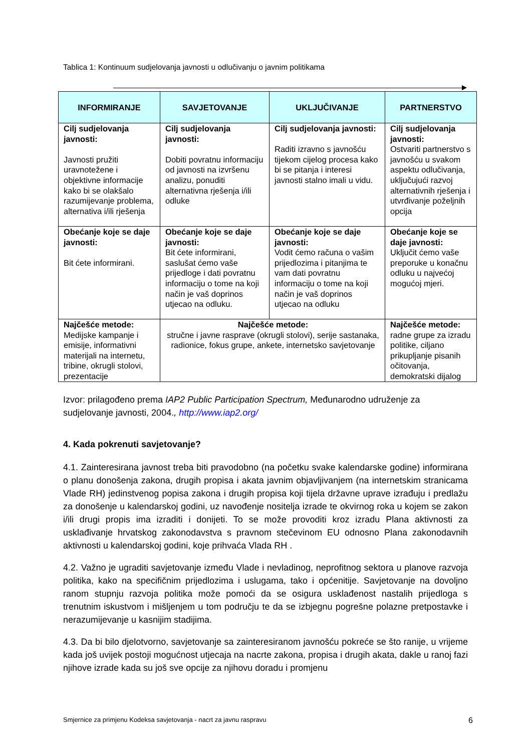Tablica 1: Kontinuum sudjelovanja javnosti u odlučivanju o javnim politikama
| INFORMIRANJE | SAVJETOVANJE | UKLJUČIVANJE | PARTNERSTVO |
| --- | --- | --- | --- |
| Cilj sudjelovanja javnosti: Javnosti pružiti uravnotežene i objektivne informacije kako bi se olakšalo razumijevanje problema, alternativa i/ili rješenja | Cilj sudjelovanja javnosti: Dobiti povratnu informaciju od javnosti na izvršenu analizu, ponuditi alternativna rješenja i/ili odluke | Cilj sudjelovanja javnosti: Raditi izravno s javnošću tijekom cijelog procesa kako bi se pitanja i interesi javnosti stalno imali u vidu. | Cilj sudjelovanja javnosti: Ostvariti partnerstvo s javnošću u svakom aspektu odlučivanja, uključujući razvoj alternativnih rješenja i utvrđivanje poželjnih opcija |
| Obećanje koje se daje javnosti: Bit ćete informirani. | Obećanje koje se daje javnosti: Bit ćete informirani, saslušat ćemo vaše prijedloge i dati povratnu informaciju o tome na koji način je vaš doprinos utjecao na odluku. | Obećanje koje se daje javnosti: Vodit ćemo računa o vašim prijedlozima i pitanjima te vam dati povratnu informaciju o tome na koji način je vaš doprinos utjecao na odluku | Obećanje koje se daje javnosti: Uključit ćemo vaše preporuke u konačnu odluku u najvećoj mogućoj mjeri. |
| Najčešće metode: Medijske kampanje i emisije, informativni materijali na internetu, tribine, okrugli stolovi, prezentacije | Najčešće metode: stručne i javne rasprave (okrugli stolovi), serije sastanaka, radionice, fokus grupe, ankete, internetsko savjetovanje | | Najčešće metode: radne grupe za izradu politike, ciljano prikupljanje pisanih očitovanja, demokratski dijalog |
Izvor: prilagođeno prema IAP2 Public Participation Spectrum, Međunarodno udruženje za sudjelovanje javnosti, 2004., http://www.iap2.org/
4. Kada pokrenuti savjetovanje?
4.1. Zainteresirana javnost treba biti pravodobno (na početku svake kalendarske godine) informirana o planu donošenja zakona, drugih propisa i akata javnim objavljivanjem (na internetskim stranicama Vlade RH) jedinstvenog popisa zakona i drugih propisa koji tijela državne uprave izrađuju i predlažu za donošenje u kalendarskoj godini, uz navođenje nositelja izrade te okvirnog roka u kojem se zakon i/ili drugi propis ima izraditi i donijeti. To se može provoditi kroz izradu Plana aktivnosti za usklađivanje hrvatskog zakonodavstva s pravnom stečevinom EU odnosno Plana zakonodavnih aktivnosti u kalendarskoj godini, koje prihvaća Vlada RH .
4.2. Važno je ugraditi savjetovanje između Vlade i nevladinog, neprofitnog sektora u planove razvoja politika, kako na specifičnim prijedlozima i uslugama, tako i općenitije. Savjetovanje na dovoljno ranom stupnju razvoja politika može pomoći da se osigura usklađenost nastalih prijedloga s trenutnim iskustvom i mišljenjem u tom području te da se izbjegnu pogrešne polazne pretpostavke i nerazumijevanje u kasnijim stadijima.
4.3. Da bi bilo djelotvorno, savjetovanje sa zainteresiranom javnošću pokreće se što ranije, u vrijeme kada još uvijek postoji mogućnost utjecaja na nacrte zakona, propisa i drugih akata, dakle u ranoj fazi njihove izrade kada su još sve opcije za njihovu doradu i promjenu
Smjernice za primjenu Kodeksa savjetovanja - nacrt za javnu raspravu 6